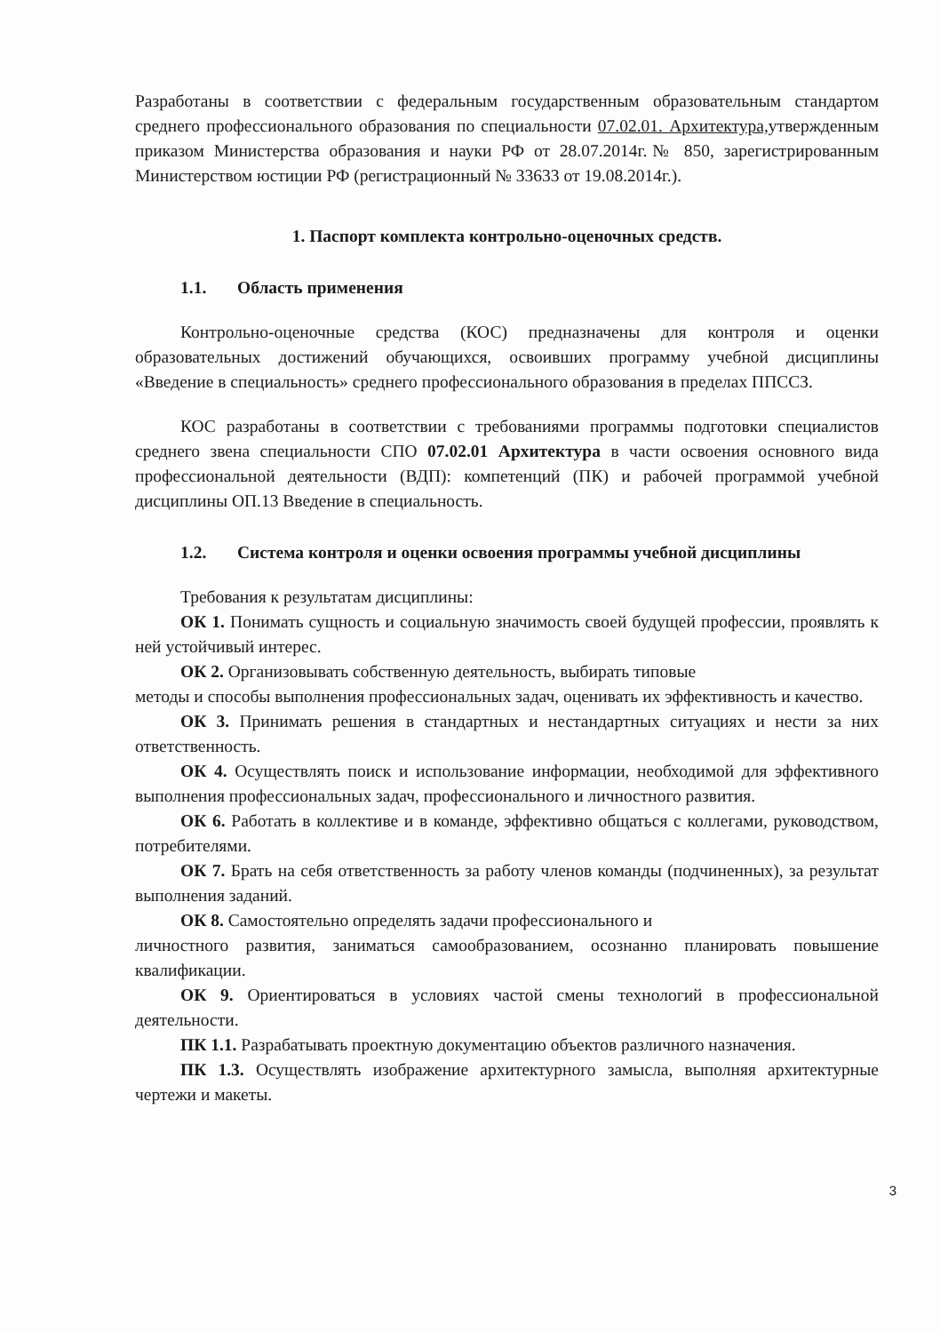Разработаны в соответствии с федеральным государственным образовательным стандартом среднего профессионального образования по специальности 07.02.01. Архитектура, утвержденным приказом Министерства образования и науки РФ от 28.07.2014г.№ 850, зарегистрированным Министерством юстиции РФ (регистрационный № 33633 от 19.08.2014г.).
1. Паспорт комплекта контрольно-оценочных средств.
1.1. Область применения
Контрольно-оценочные средства (КОС) предназначены для контроля и оценки образовательных достижений обучающихся, освоивших программу учебной дисциплины «Введение в специальность» среднего профессионального образования в пределах ППССЗ.
КОС разработаны в соответствии с требованиями программы подготовки специалистов среднего звена специальности СПО 07.02.01 Архитектура в части освоения основного вида профессиональной деятельности (ВДП): компетенций (ПК) и рабочей программой учебной дисциплины ОП.13 Введение в специальность.
1.2. Система контроля и оценки освоения программы учебной дисциплины
Требования к результатам дисциплины:
ОК 1. Понимать сущность и социальную значимость своей будущей профессии, проявлять к ней устойчивый интерес.
ОК 2. Организовывать собственную деятельность, выбирать типовые
методы и способы выполнения профессиональных задач, оценивать их эффективность и качество.
ОК 3. Принимать решения в стандартных и нестандартных ситуациях и нести за них ответственность.
ОК 4. Осуществлять поиск и использование информации, необходимой для эффективного выполнения профессиональных задач, профессионального и личностного развития.
ОК 6. Работать в коллективе и в команде, эффективно общаться с коллегами, руководством, потребителями.
ОК 7. Брать на себя ответственность за работу членов команды (подчиненных), за результат выполнения заданий.
ОК 8. Самостоятельно определять задачи профессионального и
личностного развития, заниматься самообразованием, осознанно планировать повышение квалификации.
ОК 9. Ориентироваться в условиях частой смены технологий в профессиональной деятельности.
ПК 1.1. Разрабатывать проектную документацию объектов различного назначения.
ПК 1.3. Осуществлять изображение архитектурного замысла, выполняя архитектурные чертежи и макеты.
3